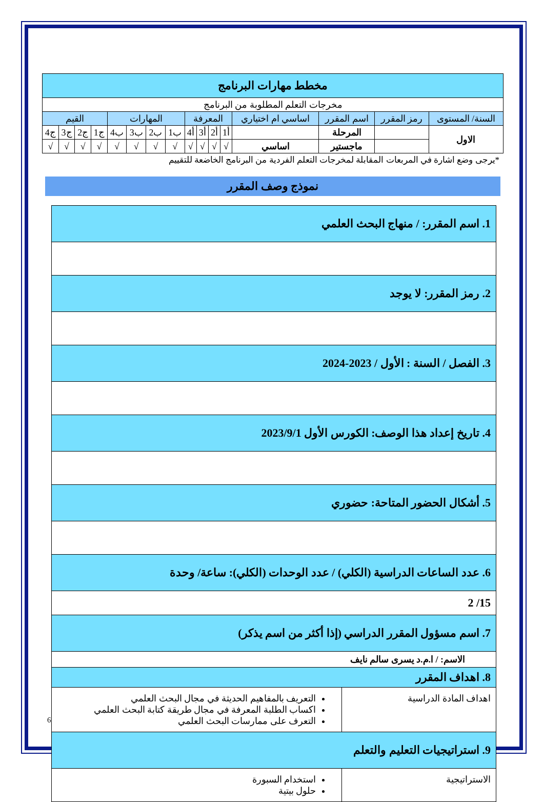| مخطط مهارات البرنامج | | | | | | | | | | | | | | | |
| --- | --- | --- | --- | --- | --- | --- | --- | --- | --- | --- | --- | --- | --- | --- | --- |
| مخرجات التعلم المطلوبة من البرنامج | | | | | | | | | | | | | | | |
| السنة/ المستوى | رمز المقرر | اسم المقرر | اساسي ام اختياري | المعرفة | | | | المهارات | | | | القيم | | | |
| الاول | | المرحلة | | أ1 | أ2 | أ3 | أ4 | ب1 | ب2 | ب3 | ب4 | ج1 | ج2 | ج3 | ج4 |
| | | ماجستير | اساسي | √ | √ | √ | √ | √ | √ | √ | √ | √ | √ | √ | √ |
*يرجى وضع اشارة في المربعات المقابلة لمخرجات التعلم الفردية من البرنامج الخاضعة للتقييم
نموذج وصف المقرر
| 1. اسم المقرر: / منهاج البحث العلمي | |
| 2. رمز المقرر: لا يوجد | |
| 3. الفصل / السنة : الأول / 2023-2024 | |
| 4. تاريخ إعداد هذا الوصف: الكورس الأول 2023/9/1 | |
| 5. أشكال الحضور المتاحة: حضوري | |
| 6. عدد الساعات الدراسية (الكلي) / عدد الوحدات (الكلي): ساعة/ وحدة | |
| 15/ 2 | |
| 7. اسم مسؤول المقرر الدراسي (إذا أكثر من اسم يذكر) | |
| الاسم: / ا.م.د يسرى سالم نايف | |
| 8. اهداف المقرر | |
| اهداف المادة الدراسية | التعريف بالمفاهيم الحديثة في مجال البحث العلمي اكساب الطلبة المعرفة في مجال طريقة كتابة البحث العلمي التعرف على ممارسات البحث العلمي |
| 9. استراتيجيات التعليم والتعلم | |
| الاستراتيجية | استخدام السبورة حلول بيتية |
6